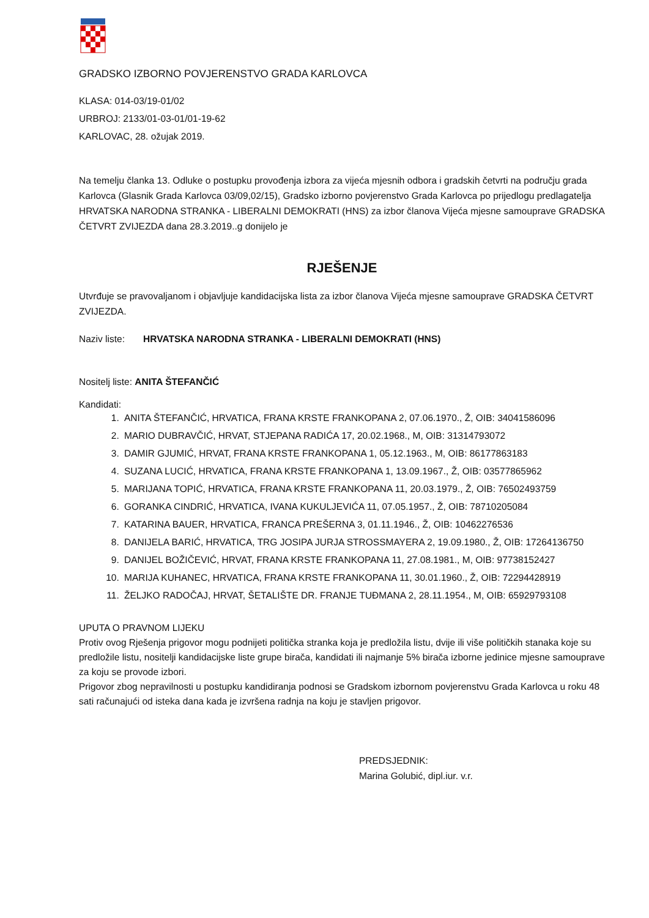GRADSKO IZBORNO POVJERENSTVO GRADA KARLOVCA
KLASA: 014-03/19-01/02
URBROJ: 2133/01-03-01/01-19-62
KARLOVAC, 28. ožujak 2019.
Na temelju članka 13. Odluke o postupku provođenja izbora za vijeća mjesnih odbora i gradskih četvrti na području grada Karlovca (Glasnik Grada Karlovca 03/09,02/15), Gradsko izborno povjerenstvo Grada Karlovca po prijedlogu predlagatelja HRVATSKA NARODNA STRANKA - LIBERALNI DEMOKRATI (HNS) za izbor članova Vijeća mjesne samouprave GRADSKA ČETVRT ZVIJEZDA dana 28.3.2019..g donijelo je
RJEŠENJE
Utvrđuje se pravovaljanom i objavljuje kandidacijska lista za izbor članova Vijeća mjesne samouprave GRADSKA ČETVRT ZVIJEZDA.
Naziv liste: HRVATSKA NARODNA STRANKA - LIBERALNI DEMOKRATI (HNS)
Nositelj liste: ANITA ŠTEFANČIĆ
Kandidati:
1. ANITA ŠTEFANČIĆ, HRVATICA, FRANA KRSTE FRANKOPANA 2, 07.06.1970., Ž, OIB: 34041586096
2. MARIO DUBRAVČIĆ, HRVAT, STJEPANA RADIĆA 17, 20.02.1968., M, OIB: 31314793072
3. DAMIR GJUMIĆ, HRVAT, FRANA KRSTE FRANKOPANA 1, 05.12.1963., M, OIB: 86177863183
4. SUZANA LUCIĆ, HRVATICA, FRANA KRSTE FRANKOPANA 1, 13.09.1967., Ž, OIB: 03577865962
5. MARIJANA TOPIĆ, HRVATICA, FRANA KRSTE FRANKOPANA 11, 20.03.1979., Ž, OIB: 76502493759
6. GORANKA CINDRIĆ, HRVATICA, IVANA KUKULJEVIĆA 11, 07.05.1957., Ž, OIB: 78710205084
7. KATARINA BAUER, HRVATICA, FRANCA PREŠERNA 3, 01.11.1946., Ž, OIB: 10462276536
8. DANIJELA BARIĆ, HRVATICA, TRG JOSIPA JURJA STROSSMAYERA 2, 19.09.1980., Ž, OIB: 17264136750
9. DANIJEL BOŽIČEVIĆ, HRVAT, FRANA KRSTE FRANKOPANA 11, 27.08.1981., M, OIB: 97738152427
10. MARIJA KUHANEC, HRVATICA, FRANA KRSTE FRANKOPANA 11, 30.01.1960., Ž, OIB: 72294428919
11. ŽELJKO RADOČAJ, HRVAT, ŠETALIŠTE DR. FRANJE TUĐMANA 2, 28.11.1954., M, OIB: 65929793108
UPUTA O PRAVNOM LIJEKU
Protiv ovog Rješenja prigovor mogu podnijeti politička stranka koja je predložila listu, dvije ili više političkih stanaka koje su predložile listu, nositelji kandidacijske liste grupe birača, kandidati ili najmanje 5% birača izborne jedinice mjesne samouprave za koju se provode izbori.
Prigovor zbog nepravilnosti u postupku kandidiranja podnosi se Gradskom izbornom povjerenstvu Grada Karlovca u roku 48 sati računajući od isteka dana kada je izvršena radnja na koju je stavljen prigovor.
PREDSJEDNIK:
Marina Golubić, dipl.iur. v.r.